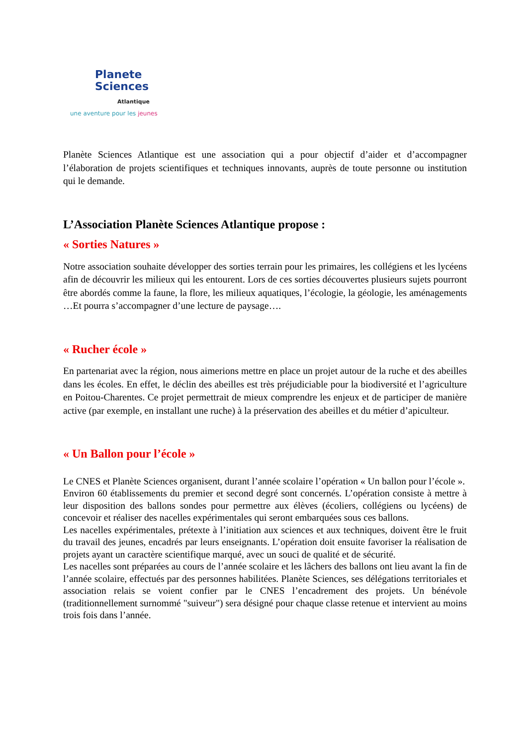Planete
Sciences
Atlantique
une aventure pour les jeunes
Planète Sciences Atlantique est une association qui a pour objectif d’aider et d’accompagner l’élaboration de projets scientifiques et techniques innovants, auprès de toute personne ou institution qui le demande.
L’Association Planète Sciences Atlantique propose :
« Sorties Natures »
Notre association souhaite développer des sorties terrain pour les primaires, les collégiens et les lycéens afin de découvrir les milieux qui les entourent. Lors de ces sorties découvertes plusieurs sujets pourront être abordés comme la faune, la flore, les milieux aquatiques, l’écologie, la géologie, les aménagements …Et pourra s’accompagner d’une lecture de paysage….
« Rucher école »
En partenariat avec la région, nous aimerions mettre en place un projet autour de la ruche et des abeilles dans les écoles. En effet, le déclin des abeilles est très préjudiciable pour la biodiversité et l’agriculture en Poitou-Charentes. Ce projet permettrait de mieux comprendre les enjeux et de participer de manière active (par exemple, en installant une ruche) à la préservation des abeilles et du métier d’apiculteur.
« Un Ballon pour l’école »
Le CNES et Planète Sciences organisent, durant l’année scolaire l’opération « Un ballon pour l’école ».
Environ 60 établissements du premier et second degré sont concernés. L’opération consiste à mettre à leur disposition des ballons sondes pour permettre aux élèves (écoliers, collégiens ou lycéens) de concevoir et réaliser des nacelles expérimentales qui seront embarquées sous ces ballons.
Les nacelles expérimentales, prétexte à l’initiation aux sciences et aux techniques, doivent être le fruit du travail des jeunes, encadrés par leurs enseignants. L’opération doit ensuite favoriser la réalisation de projets ayant un caractère scientifique marqué, avec un souci de qualité et de sécurité.
Les nacelles sont préparées au cours de l’année scolaire et les lâchers des ballons ont lieu avant la fin de l’année scolaire, effectués par des personnes habilitées. Planète Sciences, ses délégations territoriales et association relais se voient confier par le CNES l’encadrement des projets. Un bénévole (traditionnellement surnommé "suiveur") sera désigné pour chaque classe retenue et intervient au moins trois fois dans l’année.